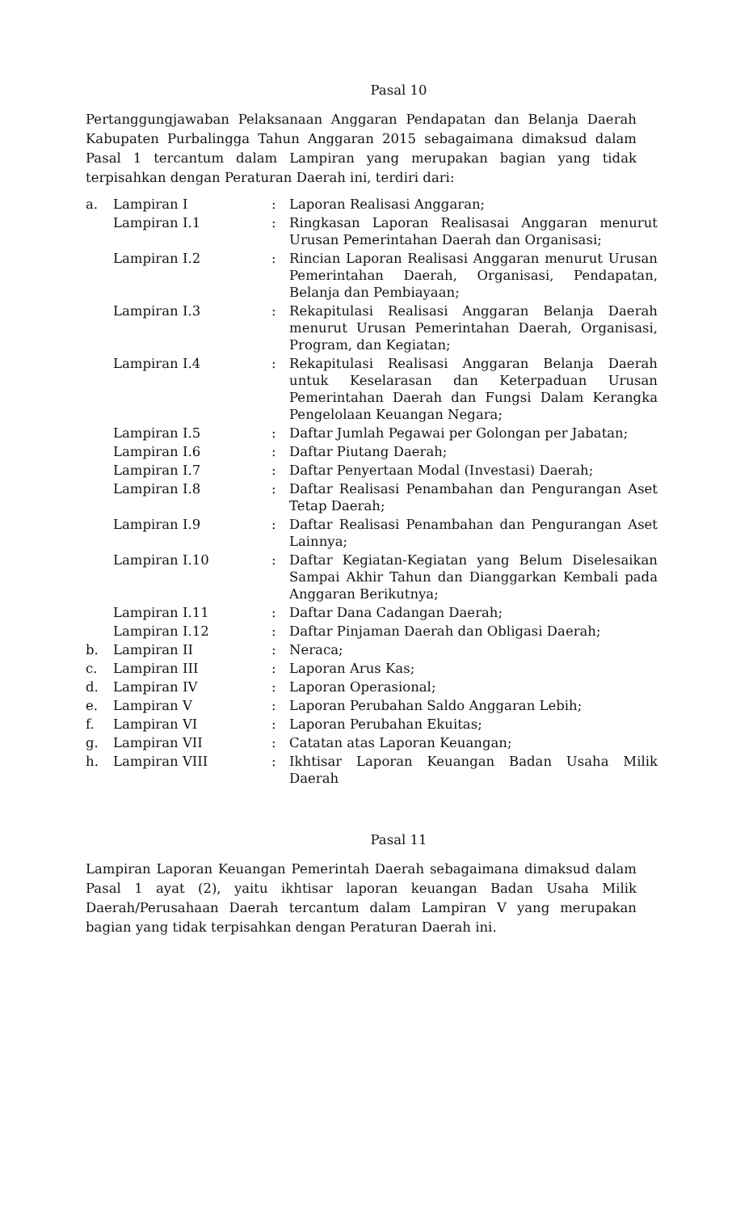Pasal 10
Pertanggungjawaban Pelaksanaan Anggaran Pendapatan dan Belanja Daerah Kabupaten Purbalingga Tahun Anggaran 2015 sebagaimana dimaksud dalam Pasal 1 tercantum dalam Lampiran yang merupakan bagian yang tidak terpisahkan dengan Peraturan Daerah ini, terdiri dari:
| a. | Lampiran I | : | Laporan Realisasi Anggaran; |
| | Lampiran I.1 | : | Ringkasan Laporan Realisasai Anggaran menurut Urusan Pemerintahan Daerah dan Organisasi; |
| | Lampiran I.2 | : | Rincian Laporan Realisasi Anggaran menurut Urusan Pemerintahan Daerah, Organisasi, Pendapatan, Belanja dan Pembiayaan; |
| | Lampiran I.3 | : | Rekapitulasi Realisasi Anggaran Belanja Daerah menurut Urusan Pemerintahan Daerah, Organisasi, Program, dan Kegiatan; |
| | Lampiran I.4 | : | Rekapitulasi Realisasi Anggaran Belanja Daerah untuk Keselarasan dan Keterpaduan Urusan Pemerintahan Daerah dan Fungsi Dalam Kerangka Pengelolaan Keuangan Negara; |
| | Lampiran I.5 | : | Daftar Jumlah Pegawai per Golongan per Jabatan; |
| | Lampiran I.6 | : | Daftar Piutang Daerah; |
| | Lampiran I.7 | : | Daftar Penyertaan Modal (Investasi) Daerah; |
| | Lampiran I.8 | : | Daftar Realisasi Penambahan dan Pengurangan Aset Tetap Daerah; |
| | Lampiran I.9 | : | Daftar Realisasi Penambahan dan Pengurangan Aset Lainnya; |
| | Lampiran I.10 | : | Daftar Kegiatan-Kegiatan yang Belum Diselesaikan Sampai Akhir Tahun dan Dianggarkan Kembali pada Anggaran Berikutnya; |
| | Lampiran I.11 | : | Daftar Dana Cadangan Daerah; |
| | Lampiran I.12 | : | Daftar Pinjaman Daerah dan Obligasi Daerah; |
| b. | Lampiran II | : | Neraca; |
| c. | Lampiran III | : | Laporan Arus Kas; |
| d. | Lampiran IV | : | Laporan Operasional; |
| e. | Lampiran V | : | Laporan Perubahan Saldo Anggaran Lebih; |
| f. | Lampiran VI | : | Laporan Perubahan Ekuitas; |
| g. | Lampiran VII | : | Catatan atas Laporan Keuangan; |
| h. | Lampiran VIII | : | Ikhtisar Laporan Keuangan Badan Usaha Milik Daerah |
Pasal 11
Lampiran Laporan Keuangan Pemerintah Daerah sebagaimana dimaksud dalam Pasal 1 ayat (2), yaitu ikhtisar laporan keuangan Badan Usaha Milik Daerah/Perusahaan Daerah tercantum dalam Lampiran V yang merupakan bagian yang tidak terpisahkan dengan Peraturan Daerah ini.